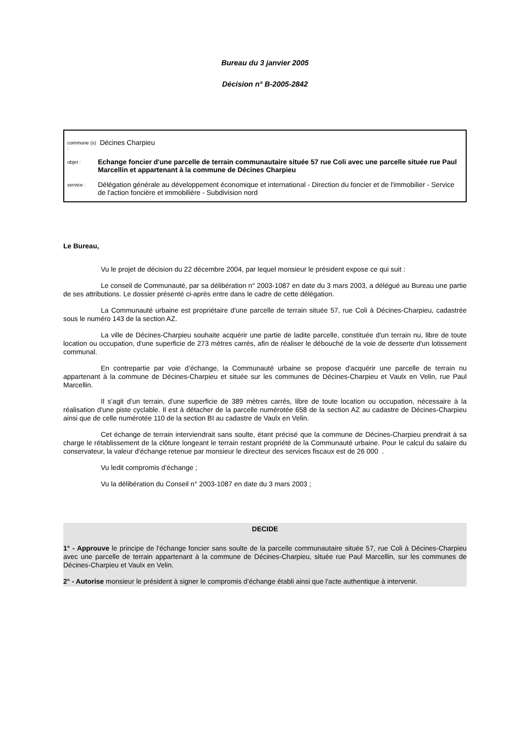Bureau du 3 janvier 2005
Décision n° B-2005-2842
commune (s) : Décines Charpieu
objet : Echange foncier d'une parcelle de terrain communautaire située 57 rue Coli avec une parcelle située rue Paul Marcellin et appartenant à la commune de Décines Charpieu
service : Délégation générale au développement économique et international - Direction du foncier et de l'immobilier - Service de l'action foncière et immobilière - Subdivision nord
Le Bureau,
Vu le projet de décision du 22 décembre 2004, par lequel monsieur le président expose ce qui suit :
Le conseil de Communauté, par sa délibération n° 2003-1087 en date du 3 mars 2003, a délégué au Bureau une partie de ses attributions. Le dossier présenté ci-après entre dans le cadre de cette délégation.
La Communauté urbaine est propriétaire d'une parcelle de terrain située 57, rue Coli à Décines-Charpieu, cadastrée sous le numéro 143 de la section AZ.
La ville de Décines-Charpieu souhaite acquérir une partie de ladite parcelle, constituée d'un terrain nu, libre de toute location ou occupation, d'une superficie de 273 mètres carrés, afin de réaliser le débouché de la voie de desserte d'un lotissement communal.
En contrepartie par voie d’échange, la Communauté urbaine se propose d'acquérir une parcelle de terrain nu appartenant à la commune de Décines-Charpieu et située sur les communes de Décines-Charpieu et Vaulx en Velin, rue Paul Marcellin.
Il s’agit d’un terrain, d'une superficie de 389 mètres carrés, libre de toute location ou occupation, nécessaire à la réalisation d'une piste cyclable. Il est à détacher de la parcelle numérotée 658 de la section AZ au cadastre de Décines-Charpieu ainsi que de celle numérotée 110 de la section BI au cadastre de Vaulx en Velin.
Cet échange de terrain interviendrait sans soulte, étant précisé que la commune de Décines-Charpieu prendrait à sa charge le rétablissement de la clôture longeant le terrain restant propriété de la Communauté urbaine. Pour le calcul du salaire du conservateur, la valeur d'échange retenue par monsieur le directeur des services fiscaux est de 26 000 .
Vu ledit compromis d’échange ;
Vu la délibération du Conseil n° 2003-1087 en date du 3 mars 2003 ;
DECIDE
1° - Approuve le principe de l'échange foncier sans soulte de la parcelle communautaire située 57, rue Coli à Décines-Charpieu avec une parcelle de terrain appartenant à la commune de Décines-Charpieu, située rue Paul Marcellin, sur les communes de Décines-Charpieu et Vaulx en Velin.
2° - Autorise monsieur le président à signer le compromis d’échange établi ainsi que l'acte authentique à intervenir.